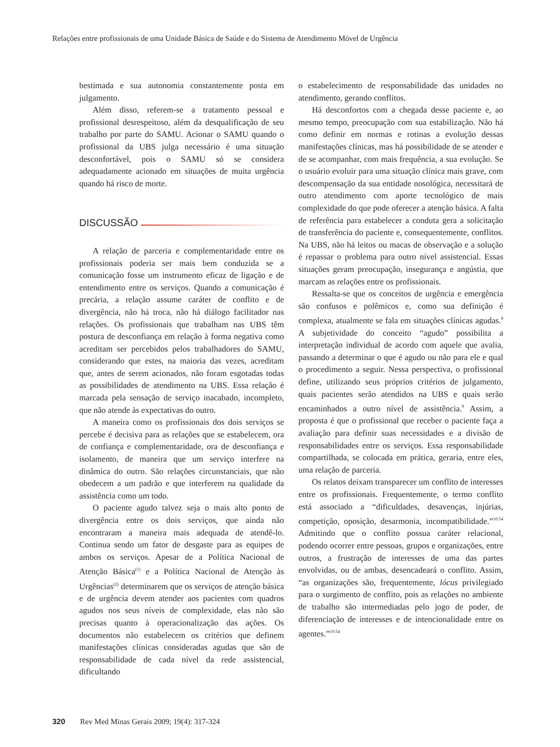Relações entre profissionais de uma Unidade Básica de Saúde e do Sistema de Atendimento Móvel de Urgência
bestimada e sua autonomia constantemente posta em julgamento.
Além disso, referem-se a tratamento pessoal e profissional desrespeitoso, além da desqualificação de seu trabalho por parte do SAMU. Acionar o SAMU quando o profissional da UBS julga necessário é uma situação desconfortável, pois o SAMU só se considera adequadamente acionado em situações de muita urgência quando há risco de morte.
DISCUSSÃO
A relação de parceria e complementaridade entre os profissionais poderia ser mais bem conduzida se a comunicação fosse um instrumento eficaz de ligação e de entendimento entre os serviços. Quando a comunicação é precária, a relação assume caráter de conflito e de divergência, não há troca, não há diálogo facilitador nas relações. Os profissionais que trabalham nas UBS têm postura de desconfiança em relação à forma negativa como acreditam ser percebidos pelos trabalhadores do SAMU, considerando que estes, na maioria das vezes, acreditam que, antes de serem acionados, não foram esgotadas todas as possibilidades de atendimento na UBS. Essa relação é marcada pela sensação de serviço inacabado, incompleto, que não atende às expectativas do outro.
A maneira como os profissionais dos dois serviços se percebe é decisiva para as relações que se estabelecem, ora de confiança e complementaridade, ora de desconfiança e isolamento, de maneira que um serviço interfere na dinâmica do outro. São relações circunstanciais, que não obedecem a um padrão e que interferem na qualidade da assistência como um todo.
O paciente agudo talvez seja o mais alto ponto de divergência entre os dois serviços, que ainda não encontraram a maneira mais adequada de atendê-lo. Continua sendo um fator de desgaste para as equipes de ambos os serviços. Apesar de a Política Nacional de Atenção Básica<sup>(1)</sup> e a Política Nacional de Atenção às Urgências<sup>(2)</sup> determinarem que os serviços de atenção básica e de urgência devem atender aos pacientes com quadros agudos nos seus níveis de complexidade, elas não são precisas quanto à operacionalização das ações. Os documentos não estabelecem os critérios que definem manifestações clínicas consideradas agudas que são de responsabilidade de cada nível da rede assistencial, dificultando
o estabelecimento de responsabilidade das unidades no atendimento, gerando conflitos.
Há desconfortos com a chegada desse paciente e, ao mesmo tempo, preocupação com sua estabilização. Não há como definir em normas e rotinas a evolução dessas manifestações clínicas, mas há possibilidade de se atender e de se acompanhar, com mais frequência, a sua evolução. Se o usuário evoluir para uma situação clínica mais grave, com descompensação da sua entidade nosológica, necessitará de outro atendimento com aporte tecnológico de mais complexidade do que pode oferecer a atenção básica. A falta de referência para estabelecer a conduta gera a solicitação de transferência do paciente e, consequentemente, conflitos. Na UBS, não há leitos ou macas de observação e a solução é repassar o problema para outro nível assistencial. Essas situações geram preocupação, insegurança e angústia, que marcam as relações entre os profissionais.
Ressalta-se que os conceitos de urgência e emergência são confusos e polêmicos e, como sua definição é complexa, atualmente se fala em situações clínicas agudas.<sup>8</sup> A subjetividade do conceito “agudo” possibilita a interpretação individual de acordo com aquele que avalia, passando a determinar o que é agudo ou não para ele e qual o procedimento a seguir. Nessa perspectiva, o profissional define, utilizando seus próprios critérios de julgamento, quais pacientes serão atendidos na UBS e quais serão encaminhados a outro nível de assistência.<sup>9</sup> Assim, a proposta é que o profissional que receber o paciente faça a avaliação para definir suas necessidades e a divisão de responsabilidades entre os serviços. Essa responsabilidade compartilhada, se colocada em prática, geraria, entre eles, uma relação de parceria.
Os relatos deixam transparecer um conflito de interesses entre os profissionais. Frequentemente, o termo conflito está associado a “dificuldades, desavenças, injúrias, competição, oposição, desarmonia, incompatibilidade.”<sup>10:54</sup> Admitindo que o conflito possua caráter relacional, podendo ocorrer entre pessoas, grupos e organizações, entre outros, a frustração de interesses de uma das partes envolvidas, ou de ambas, desencadeará o conflito. Assim, “as organizações são, frequentemente, lócus privilegiado para o surgimento de conflito, pois as relações no ambiente de trabalho são intermediadas pelo jogo de poder, de diferenciação de interesses e de intencionalidade entre os agentes.”<sup>10:54</sup>
320 Rev Med Minas Gerais 2009; 19(4): 317-324